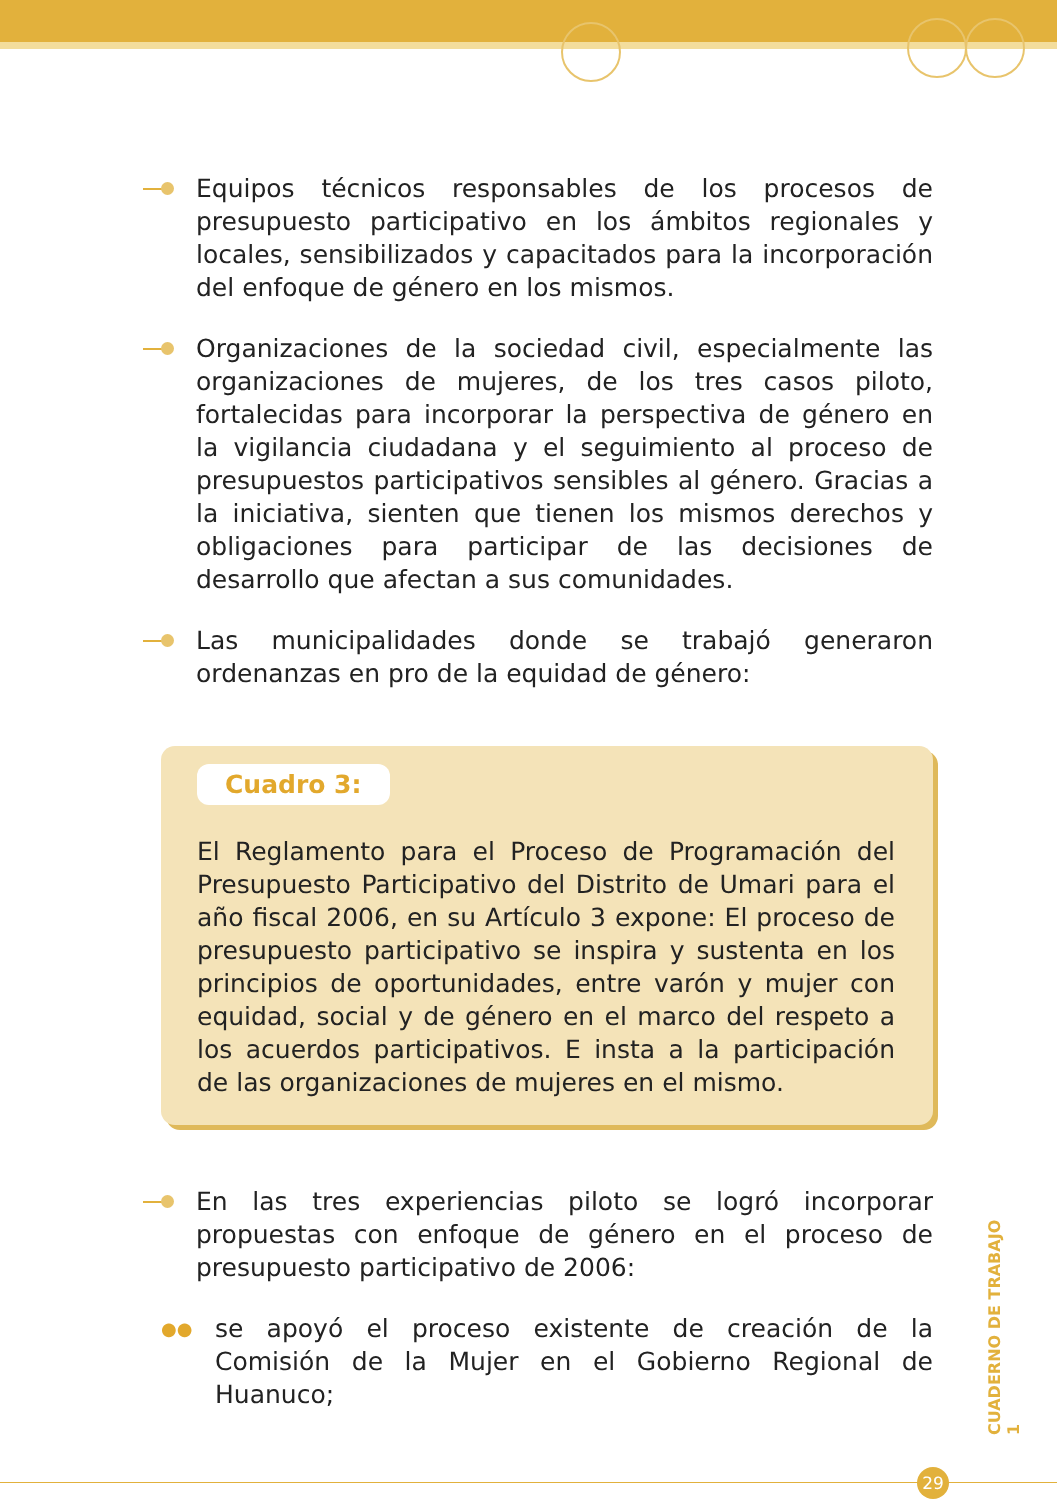Equipos técnicos responsables de los procesos de presupuesto participativo en los ámbitos regionales y locales, sensibilizados y capacitados para la incorporación del enfoque de género en los mismos.
Organizaciones de la sociedad civil, especialmente las organizaciones de mujeres, de los tres casos piloto, fortalecidas para incorporar la perspectiva de género en la vigilancia ciudadana y el seguimiento al proceso de presupuestos participativos sensibles al género. Gracias a la iniciativa, sienten que tienen los mismos derechos y obligaciones para participar de las decisiones de desarrollo que afectan a sus comunidades.
Las municipalidades donde se trabajó generaron ordenanzas en pro de la equidad de género:
Cuadro 3:
El Reglamento para el Proceso de Programación del Presupuesto Participativo del Distrito de Umari para el año fiscal 2006, en su Artículo 3 expone: El proceso de presupuesto participativo se inspira y sustenta en los principios de oportunidades, entre varón y mujer con equidad, social y de género en el marco del respeto a los acuerdos participativos. E insta a la participación de las organizaciones de mujeres en el mismo.
En las tres experiencias piloto se logró incorporar propuestas con enfoque de género en el proceso de presupuesto participativo de 2006:
●●
se apoyó el proceso existente de creación de la Comisión de la Mujer en el Gobierno Regional de Huanuco;
CUADERNO DE TRABAJO 1
29